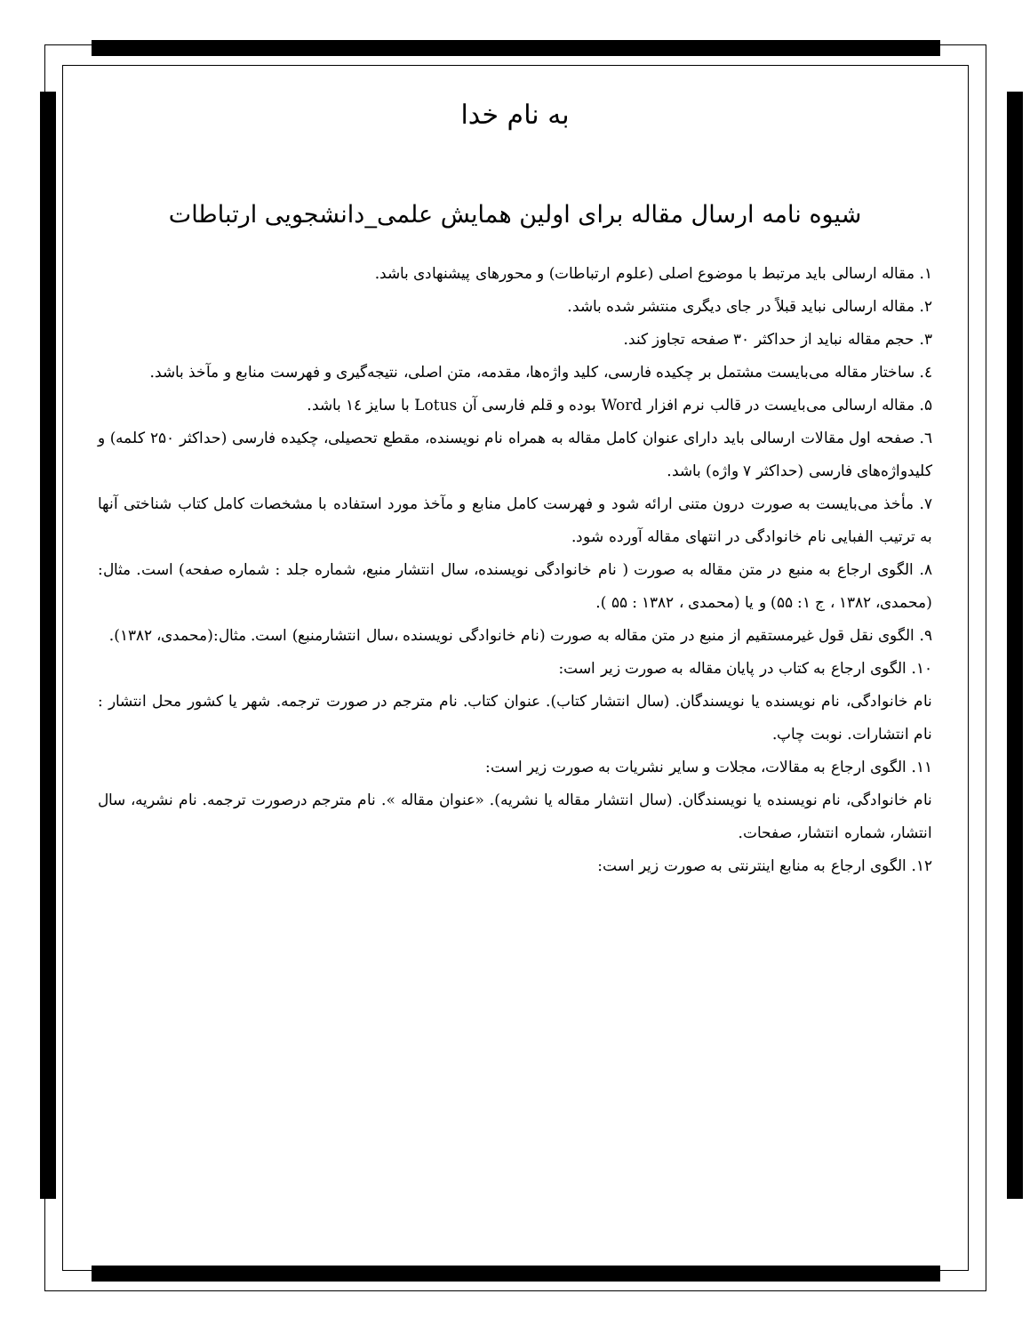به نام خدا
شیوه نامه ارسال مقاله برای اولین همایش علمی_دانشجویی ارتباطات
۱. مقاله ارسالی باید مرتبط با موضوع اصلی (علوم ارتباطات) و محورهای پیشنهادی باشد.
۲. مقاله ارسالی نباید قبلاً در جای دیگری منتشر شده باشد.
۳. حجم مقاله نباید از حداکثر ۳۰ صفحه تجاوز کند.
٤. ساختار مقاله می‌بایست مشتمل بر چکیده فارسی، کلید واژه‌ها، مقدمه، متن اصلی، نتیجه‌گیری و فهرست منابع و مآخذ باشد.
۵. مقاله ارسالی می‌بایست در قالب نرم افزار Word بوده و قلم فارسی آن Lotus با سایز ١٤ باشد.
٦. صفحه اول مقالات ارسالی باید دارای عنوان کامل مقاله به همراه نام نویسنده، مقطع تحصیلی، چکیده فارسی (حداکثر ۲۵۰ کلمه) و کلیدواژه‌های فارسی (حداکثر ۷ واژه) باشد.
۷. مأخذ می‌بایست به صورت درون متنی ارائه شود و فهرست کامل منابع و مآخذ مورد استفاده با مشخصات کامل کتاب شناختی آنها به ترتیب الفبایی نام خانوادگی در انتهای مقاله آورده شود.
۸. الگوی ارجاع به منبع در متن مقاله به صورت ( نام خانوادگی نویسنده، سال انتشار منبع، شماره جلد : شماره صفحه) است. مثال: (محمدی، ۱۳۸۲ ، ج ۱: ۵۵) و یا (محمدی ، ۱۳۸۲ : ۵۵ ).
۹. الگوی نقل قول غیرمستقیم از منبع در متن مقاله به صورت (نام خانوادگی نویسنده ،سال انتشارمنبع) است. مثال:(محمدی، ۱۳۸۲).
۱۰. الگوی ارجاع به کتاب در پایان مقاله به صورت زیر است:
نام خانوادگی، نام نویسنده یا نویسندگان. (سال انتشار کتاب). عنوان کتاب. نام مترجم در صورت ترجمه. شهر یا کشور محل انتشار : نام انتشارات. نوبت چاپ.
۱۱. الگوی ارجاع به مقالات، مجلات و سایر نشریات به صورت زیر است:
نام خانوادگی، نام نویسنده یا نویسندگان. (سال انتشار مقاله یا نشریه). «عنوان مقاله ». نام مترجم درصورت ترجمه. نام نشریه، سال انتشار، شماره انتشار، صفحات.
۱۲. الگوی ارجاع به منابع اینترنتی به صورت زیر است: